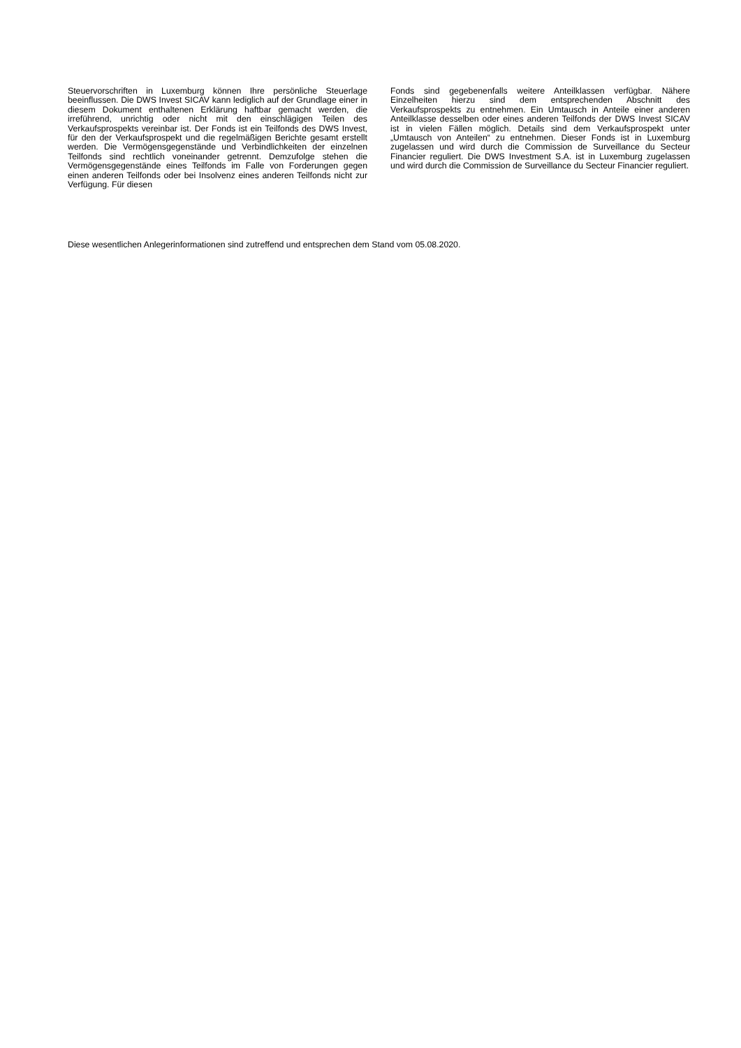Steuervorschriften in Luxemburg können Ihre persönliche Steuerlage beeinflussen. Die DWS Invest SICAV kann lediglich auf der Grundlage einer in diesem Dokument enthaltenen Erklärung haftbar gemacht werden, die irreführend, unrichtig oder nicht mit den einschlägigen Teilen des Verkaufsprospekts vereinbar ist. Der Fonds ist ein Teilfonds des DWS Invest, für den der Verkaufsprospekt und die regelmäßigen Berichte gesamt erstellt werden. Die Vermögensgegenstände und Verbindlichkeiten der einzelnen Teilfonds sind rechtlich voneinander getrennt. Demzufolge stehen die Vermögensgegenstände eines Teilfonds im Falle von Forderungen gegen einen anderen Teilfonds oder bei Insolvenz eines anderen Teilfonds nicht zur Verfügung. Für diesen
Fonds sind gegebenenfalls weitere Anteilklassen verfügbar. Nähere Einzelheiten hierzu sind dem entsprechenden Abschnitt des Verkaufsprospekts zu entnehmen. Ein Umtausch in Anteile einer anderen Anteilklasse desselben oder eines anderen Teilfonds der DWS Invest SICAV ist in vielen Fällen möglich. Details sind dem Verkaufsprospekt unter „Umtausch von Anteilen“ zu entnehmen. Dieser Fonds ist in Luxemburg zugelassen und wird durch die Commission de Surveillance du Secteur Financier reguliert. Die DWS Investment S.A. ist in Luxemburg zugelassen und wird durch die Commission de Surveillance du Secteur Financier reguliert.
Diese wesentlichen Anlegerinformationen sind zutreffend und entsprechen dem Stand vom 05.08.2020.